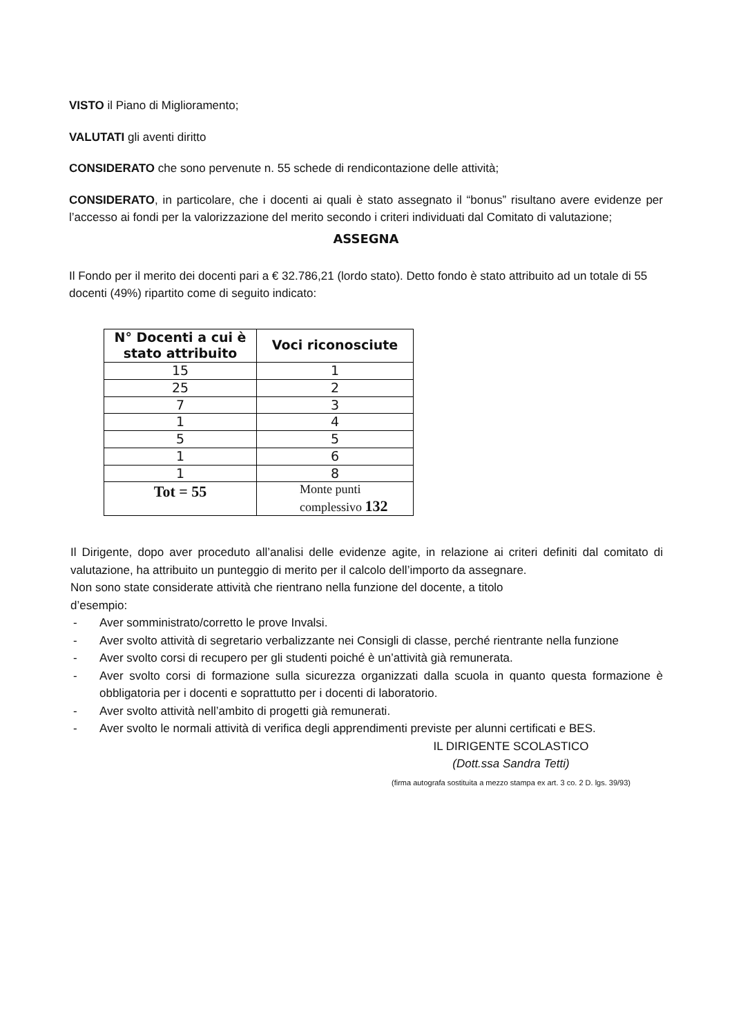VISTO il Piano di Miglioramento;
VALUTATI gli aventi diritto
CONSIDERATO che sono pervenute n. 55 schede di rendicontazione delle attività;
CONSIDERATO, in particolare, che i docenti ai quali è stato assegnato il “bonus” risultano avere evidenze per l’accesso ai fondi per la valorizzazione del merito secondo i criteri individuati dal Comitato di valutazione;
ASSEGNA
Il Fondo per il merito dei docenti pari a € 32.786,21 (lordo stato). Detto fondo è stato attribuito ad un totale di 55 docenti (49%) ripartito come di seguito indicato:
| N° Docenti a cui è stato attribuito | Voci riconosciute |
| --- | --- |
| 15 | 1 |
| 25 | 2 |
| 7 | 3 |
| 1 | 4 |
| 5 | 5 |
| 1 | 6 |
| 1 | 8 |
| Tot = 55 | Monte punti complessivo 132 |
Il Dirigente, dopo aver proceduto all’analisi delle evidenze agite, in relazione ai criteri definiti dal comitato di valutazione, ha attribuito un punteggio di merito per il calcolo dell’importo da assegnare.
Non sono state considerate attività che rientrano nella funzione del docente, a titolo
d’esempio:
- Aver somministrato/corretto le prove Invalsi.
- Aver svolto attività di segretario verbalizzante nei Consigli di classe, perché rientrante nella funzione
- Aver svolto corsi di recupero per gli studenti poiché è un’attività già remunerata.
- Aver svolto corsi di formazione sulla sicurezza organizzati dalla scuola in quanto questa formazione è obbligatoria per i docenti e soprattutto per i docenti di laboratorio.
- Aver svolto attività nell’ambito di progetti già remunerati.
- Aver svolto le normali attività di verifica degli apprendimenti previste per alunni certificati e BES.
IL DIRIGENTE SCOLASTICO
(Dott.ssa Sandra Tetti)
(firma autografa sostituita a mezzo stampa ex art. 3 co. 2 D. lgs. 39/93)